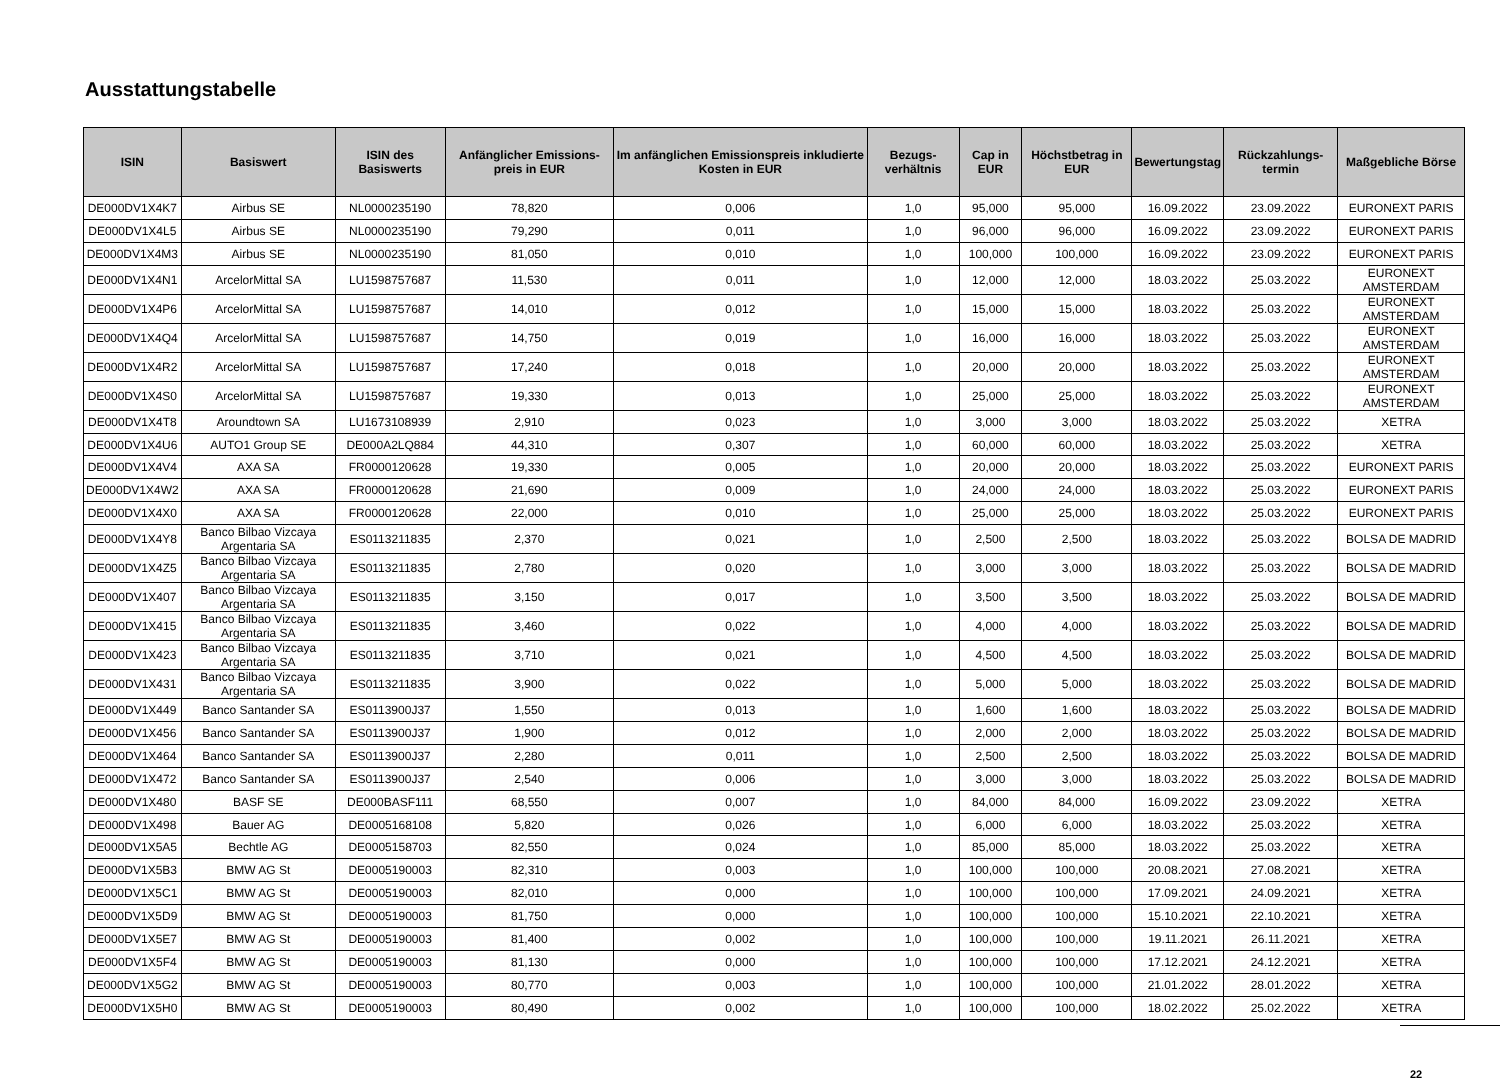Ausstattungstabelle
| ISIN | Basiswert | ISIN des Basiswerts | Anfänglicher Emissions-preis in EUR | Im anfänglichen Emissionspreis inkludierte Kosten in EUR | Bezugs-verhältnis | Cap in EUR | Höchstbetrag in EUR | Bewertungstag | Rückzahlungs-termin | Maßgebliche Börse |
| --- | --- | --- | --- | --- | --- | --- | --- | --- | --- | --- |
| DE000DV1X4K7 | Airbus SE | NL0000235190 | 78,820 | 0,006 | 1,0 | 95,000 | 95,000 | 16.09.2022 | 23.09.2022 | EURONEXT PARIS |
| DE000DV1X4L5 | Airbus SE | NL0000235190 | 79,290 | 0,011 | 1,0 | 96,000 | 96,000 | 16.09.2022 | 23.09.2022 | EURONEXT PARIS |
| DE000DV1X4M3 | Airbus SE | NL0000235190 | 81,050 | 0,010 | 1,0 | 100,000 | 100,000 | 16.09.2022 | 23.09.2022 | EURONEXT PARIS |
| DE000DV1X4N1 | ArcelorMittal SA | LU1598757687 | 11,530 | 0,011 | 1,0 | 12,000 | 12,000 | 18.03.2022 | 25.03.2022 | EURONEXT AMSTERDAM |
| DE000DV1X4P6 | ArcelorMittal SA | LU1598757687 | 14,010 | 0,012 | 1,0 | 15,000 | 15,000 | 18.03.2022 | 25.03.2022 | EURONEXT AMSTERDAM |
| DE000DV1X4Q4 | ArcelorMittal SA | LU1598757687 | 14,750 | 0,019 | 1,0 | 16,000 | 16,000 | 18.03.2022 | 25.03.2022 | EURONEXT AMSTERDAM |
| DE000DV1X4R2 | ArcelorMittal SA | LU1598757687 | 17,240 | 0,018 | 1,0 | 20,000 | 20,000 | 18.03.2022 | 25.03.2022 | EURONEXT AMSTERDAM |
| DE000DV1X4S0 | ArcelorMittal SA | LU1598757687 | 19,330 | 0,013 | 1,0 | 25,000 | 25,000 | 18.03.2022 | 25.03.2022 | EURONEXT AMSTERDAM |
| DE000DV1X4T8 | Aroundtown SA | LU1673108939 | 2,910 | 0,023 | 1,0 | 3,000 | 3,000 | 18.03.2022 | 25.03.2022 | XETRA |
| DE000DV1X4U6 | AUTO1 Group SE | DE000A2LQ884 | 44,310 | 0,307 | 1,0 | 60,000 | 60,000 | 18.03.2022 | 25.03.2022 | XETRA |
| DE000DV1X4V4 | AXA SA | FR0000120628 | 19,330 | 0,005 | 1,0 | 20,000 | 20,000 | 18.03.2022 | 25.03.2022 | EURONEXT PARIS |
| DE000DV1X4W2 | AXA SA | FR0000120628 | 21,690 | 0,009 | 1,0 | 24,000 | 24,000 | 18.03.2022 | 25.03.2022 | EURONEXT PARIS |
| DE000DV1X4X0 | AXA SA | FR0000120628 | 22,000 | 0,010 | 1,0 | 25,000 | 25,000 | 18.03.2022 | 25.03.2022 | EURONEXT PARIS |
| DE000DV1X4Y8 | Banco Bilbao Vizcaya Argentaria SA | ES0113211835 | 2,370 | 0,021 | 1,0 | 2,500 | 2,500 | 18.03.2022 | 25.03.2022 | BOLSA DE MADRID |
| DE000DV1X4Z5 | Banco Bilbao Vizcaya Argentaria SA | ES0113211835 | 2,780 | 0,020 | 1,0 | 3,000 | 3,000 | 18.03.2022 | 25.03.2022 | BOLSA DE MADRID |
| DE000DV1X407 | Banco Bilbao Vizcaya Argentaria SA | ES0113211835 | 3,150 | 0,017 | 1,0 | 3,500 | 3,500 | 18.03.2022 | 25.03.2022 | BOLSA DE MADRID |
| DE000DV1X415 | Banco Bilbao Vizcaya Argentaria SA | ES0113211835 | 3,460 | 0,022 | 1,0 | 4,000 | 4,000 | 18.03.2022 | 25.03.2022 | BOLSA DE MADRID |
| DE000DV1X423 | Banco Bilbao Vizcaya Argentaria SA | ES0113211835 | 3,710 | 0,021 | 1,0 | 4,500 | 4,500 | 18.03.2022 | 25.03.2022 | BOLSA DE MADRID |
| DE000DV1X431 | Banco Bilbao Vizcaya Argentaria SA | ES0113211835 | 3,900 | 0,022 | 1,0 | 5,000 | 5,000 | 18.03.2022 | 25.03.2022 | BOLSA DE MADRID |
| DE000DV1X449 | Banco Santander SA | ES0113900J37 | 1,550 | 0,013 | 1,0 | 1,600 | 1,600 | 18.03.2022 | 25.03.2022 | BOLSA DE MADRID |
| DE000DV1X456 | Banco Santander SA | ES0113900J37 | 1,900 | 0,012 | 1,0 | 2,000 | 2,000 | 18.03.2022 | 25.03.2022 | BOLSA DE MADRID |
| DE000DV1X464 | Banco Santander SA | ES0113900J37 | 2,280 | 0,011 | 1,0 | 2,500 | 2,500 | 18.03.2022 | 25.03.2022 | BOLSA DE MADRID |
| DE000DV1X472 | Banco Santander SA | ES0113900J37 | 2,540 | 0,006 | 1,0 | 3,000 | 3,000 | 18.03.2022 | 25.03.2022 | BOLSA DE MADRID |
| DE000DV1X480 | BASF SE | DE000BASF111 | 68,550 | 0,007 | 1,0 | 84,000 | 84,000 | 16.09.2022 | 23.09.2022 | XETRA |
| DE000DV1X498 | Bauer AG | DE0005168108 | 5,820 | 0,026 | 1,0 | 6,000 | 6,000 | 18.03.2022 | 25.03.2022 | XETRA |
| DE000DV1X5A5 | Bechtle AG | DE0005158703 | 82,550 | 0,024 | 1,0 | 85,000 | 85,000 | 18.03.2022 | 25.03.2022 | XETRA |
| DE000DV1X5B3 | BMW AG St | DE0005190003 | 82,310 | 0,003 | 1,0 | 100,000 | 100,000 | 20.08.2021 | 27.08.2021 | XETRA |
| DE000DV1X5C1 | BMW AG St | DE0005190003 | 82,010 | 0,000 | 1,0 | 100,000 | 100,000 | 17.09.2021 | 24.09.2021 | XETRA |
| DE000DV1X5D9 | BMW AG St | DE0005190003 | 81,750 | 0,000 | 1,0 | 100,000 | 100,000 | 15.10.2021 | 22.10.2021 | XETRA |
| DE000DV1X5E7 | BMW AG St | DE0005190003 | 81,400 | 0,002 | 1,0 | 100,000 | 100,000 | 19.11.2021 | 26.11.2021 | XETRA |
| DE000DV1X5F4 | BMW AG St | DE0005190003 | 81,130 | 0,000 | 1,0 | 100,000 | 100,000 | 17.12.2021 | 24.12.2021 | XETRA |
| DE000DV1X5G2 | BMW AG St | DE0005190003 | 80,770 | 0,003 | 1,0 | 100,000 | 100,000 | 21.01.2022 | 28.01.2022 | XETRA |
| DE000DV1X5H0 | BMW AG St | DE0005190003 | 80,490 | 0,002 | 1,0 | 100,000 | 100,000 | 18.02.2022 | 25.02.2022 | XETRA |
22